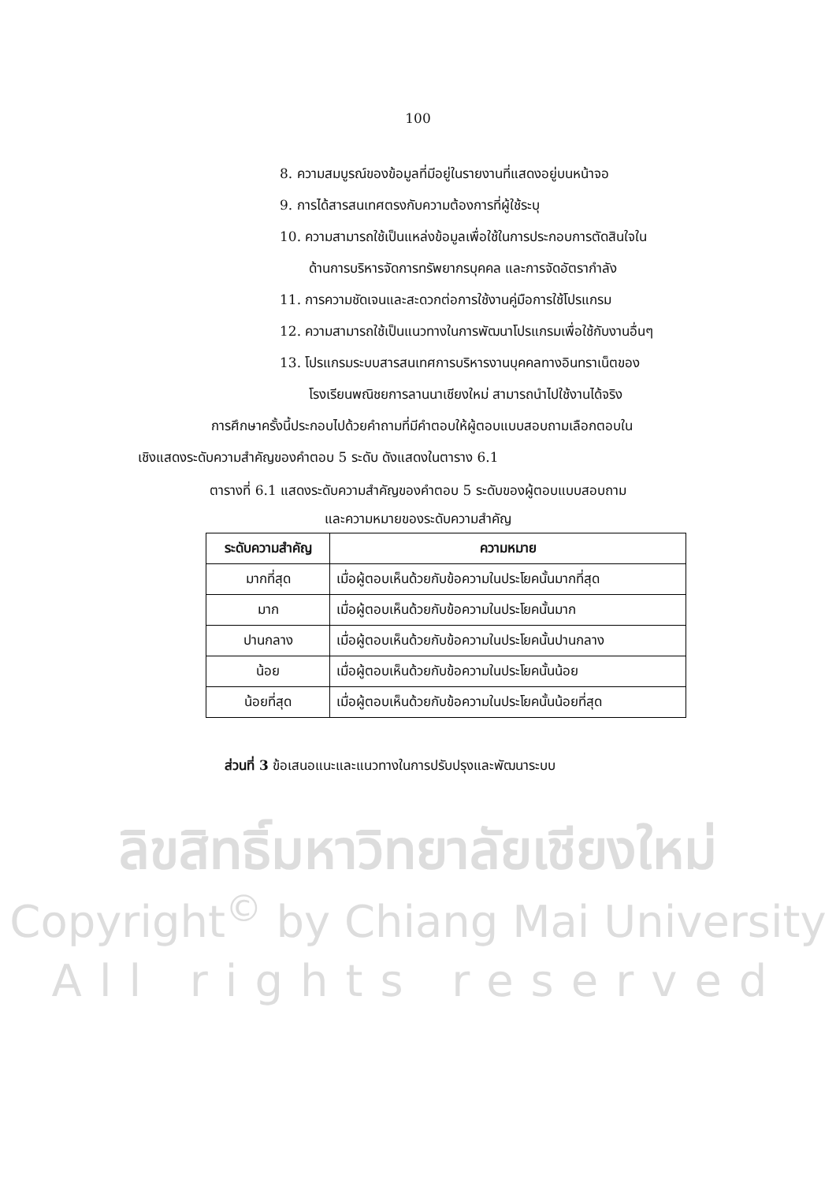100
8. ความสมบูรณ์ของข้อมูลที่มีอยู่ในรายงานที่แสดงอยู่บนหน้าจอ
9. การได้สารสนเทศตรงกับความต้องการที่ผู้ใช้ระบุ
10. ความสามารถใช้เป็นแหล่งข้อมูลเพื่อใช้ในการประกอบการตัดสินใจใน
ด้านการบริหารจัดการทรัพยากรบุคคล และการจัดอัตรากำลัง
11. การความชัดเจนและสะดวกต่อการใช้งานคู่มือการใช้โปรแกรม
12. ความสามารถใช้เป็นแนวทางในการพัฒนาโปรแกรมเพื่อใช้กับงานอื่นๆ
13. โปรแกรมระบบสารสนเทศการบริหารงานบุคคลทางอินทราเน็ตของ
โรงเรียนพณิชยการลานนาเชียงใหม่ สามารถนำไปใช้งานได้จริง
การศึกษาครั้งนี้ประกอบไปด้วยคำถามที่มีคำตอบให้ผู้ตอบแบบสอบถามเลือกตอบใน
เชิงแสดงระดับความสำคัญของคำตอบ 5 ระดับ ดังแสดงในตาราง 6.1
ตารางที่ 6.1 แสดงระดับความสำคัญของคำตอบ 5 ระดับของผู้ตอบแบบสอบถาม
และความหมายของระดับความสำคัญ
| ระดับความสำคัญ | ความหมาย |
| --- | --- |
| มากที่สุด | เมื่อผู้ตอบเห็นด้วยกับข้อความในประโยคนั้นมากที่สุด |
| มาก | เมื่อผู้ตอบเห็นด้วยกับข้อความในประโยคนั้นมาก |
| ปานกลาง | เมื่อผู้ตอบเห็นด้วยกับข้อความในประโยคนั้นปานกลาง |
| น้อย | เมื่อผู้ตอบเห็นด้วยกับข้อความในประโยคนั้นน้อย |
| น้อยที่สุด | เมื่อผู้ตอบเห็นด้วยกับข้อความในประโยคนั้นน้อยที่สุด |
ส่วนที่ 3 ข้อเสนอแนะและแนวทางในการปรับปรุงและพัฒนาระบบ
ลิขสิทธิ์มหาวิทยาลัยเชียงใหม่
Copyright<sup>©</sup> by Chiang Mai University
All rights reserved